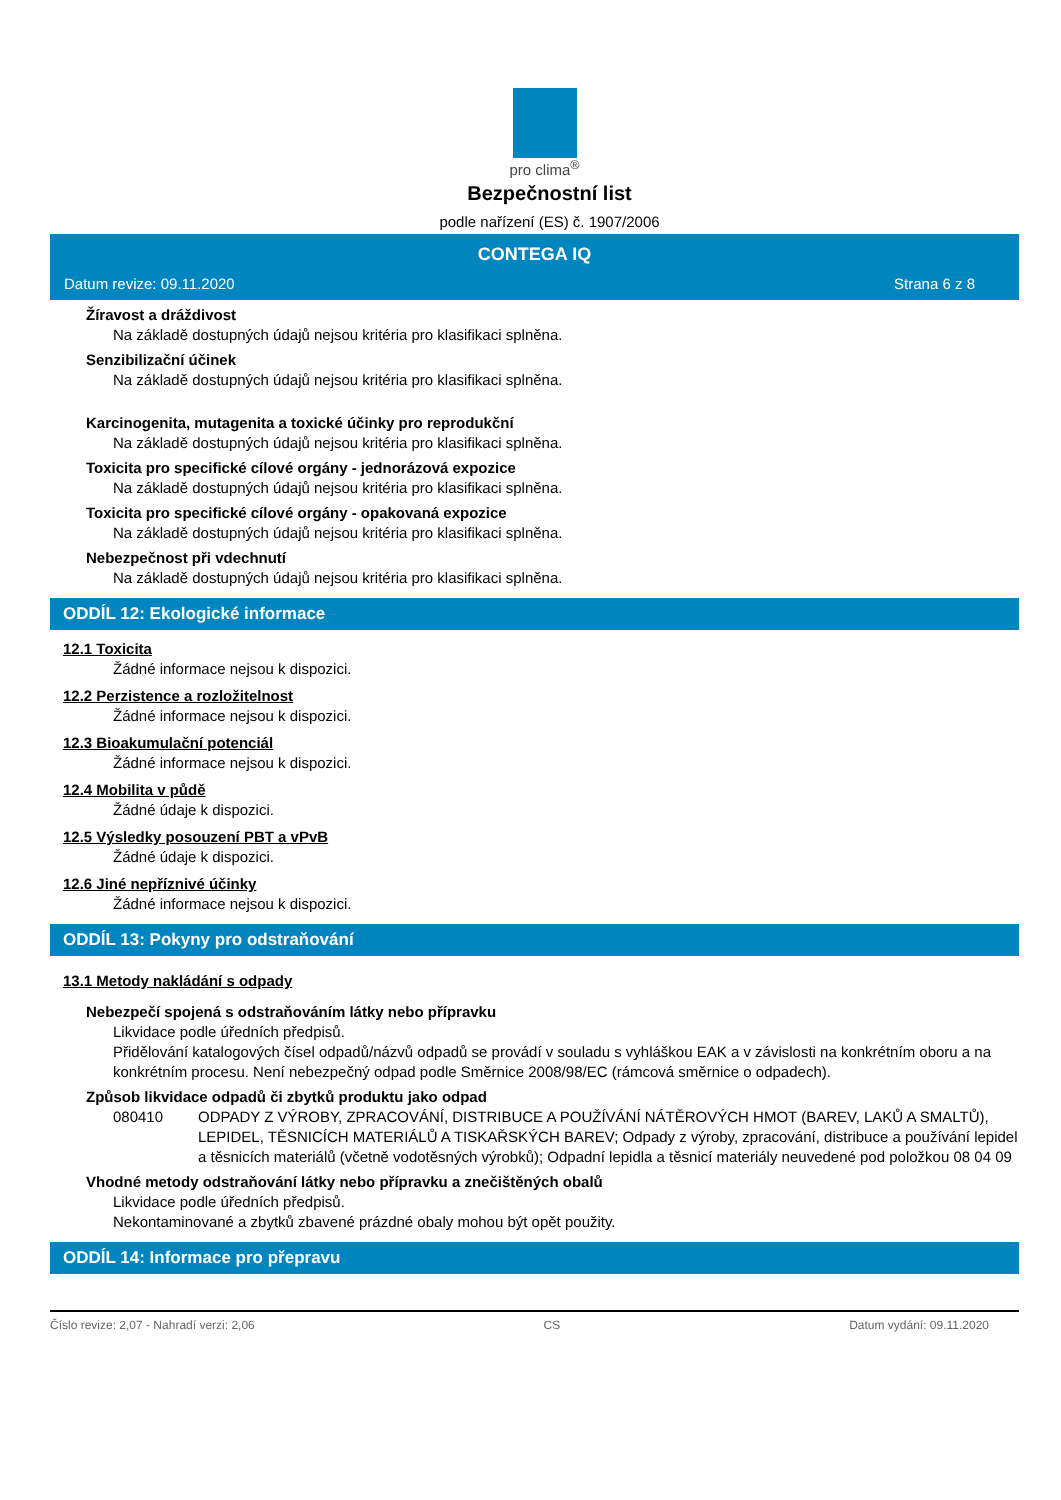pro clima<sup>®</sup>
Bezpečnostní list
podle nařízení (ES) č. 1907/2006
CONTEGA IQ
Datum revize: 09.11.2020 Strana 6 z 8
Žíravost a dráždivost
Na základě dostupných údajů nejsou kritéria pro klasifikaci splněna.
Senzibilizační účinek
Na základě dostupných údajů nejsou kritéria pro klasifikaci splněna.
Karcinogenita, mutagenita a toxické účinky pro reprodukční
Na základě dostupných údajů nejsou kritéria pro klasifikaci splněna.
Toxicita pro specifické cílové orgány - jednorázová expozice
Na základě dostupných údajů nejsou kritéria pro klasifikaci splněna.
Toxicita pro specifické cílové orgány - opakovaná expozice
Na základě dostupných údajů nejsou kritéria pro klasifikaci splněna.
Nebezpečnost při vdechnutí
Na základě dostupných údajů nejsou kritéria pro klasifikaci splněna.
ODDÍL 12: Ekologické informace
12.1 Toxicita
Žádné informace nejsou k dispozici.
12.2 Perzistence a rozložitelnost
Žádné informace nejsou k dispozici.
12.3 Bioakumulační potenciál
Žádné informace nejsou k dispozici.
12.4 Mobilita v půdě
Žádné údaje k dispozici.
12.5 Výsledky posouzení PBT a vPvB
Žádné údaje k dispozici.
12.6 Jiné nepříznivé účinky
Žádné informace nejsou k dispozici.
ODDÍL 13: Pokyny pro odstraňování
13.1 Metody nakládání s odpady
Nebezpečí spojená s odstraňováním látky nebo přípravku
Likvidace podle úředních předpisů.
Přidělování katalogových čísel odpadů/názvů odpadů se provádí v souladu s vyhláškou EAK a v závislosti na konkrétním oboru a na konkrétním procesu. Není nebezpečný odpad podle Směrnice 2008/98/EC (rámcová směrnice o odpadech).
Způsob likvidace odpadů či zbytků produktu jako odpad
080410 ODPADY Z VÝROBY, ZPRACOVÁNÍ, DISTRIBUCE A POUŽÍVÁNÍ NÁTĚROVÝCH HMOT (BAREV, LAKŮ A SMALTŮ), LEPIDEL, TĚSNICÍCH MATERIÁLŮ A TISKAŘSKÝCH BAREV; Odpady z výroby, zpracování, distribuce a používání lepidel a těsnicích materiálů (včetně vodotěsných výrobků); Odpadní lepidla a těsnicí materiály neuvedené pod položkou 08 04 09
Vhodné metody odstraňování látky nebo přípravku a znečištěných obalů
Likvidace podle úředních předpisů.
Nekontaminované a zbytků zbavené prázdné obaly mohou být opět použity.
ODDÍL 14: Informace pro přepravu
Číslo revize: 2,07 - Nahradí verzi: 2,06 CS Datum vydání: 09.11.2020